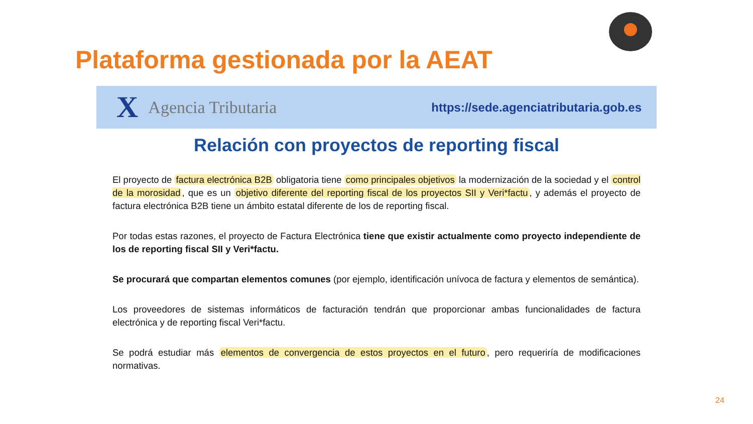Plataforma gestionada por la AEAT
X Agencia Tributaria
https://sede.agenciatributaria.gob.es
Relación con proyectos de reporting fiscal
El proyecto de factura electrónica B2B obligatoria tiene como principales objetivos la modernización de la sociedad y el control de la morosidad, que es un objetivo diferente del reporting fiscal de los proyectos SII y Veri*factu, y además el proyecto de factura electrónica B2B tiene un ámbito estatal diferente de los de reporting fiscal.
Por todas estas razones, el proyecto de Factura Electrónica tiene que existir actualmente como proyecto independiente de los de reporting fiscal SII y Veri*factu.
Se procurará que compartan elementos comunes (por ejemplo, identificación unívoca de factura y elementos de semántica).
Los proveedores de sistemas informáticos de facturación tendrán que proporcionar ambas funcionalidades de factura electrónica y de reporting fiscal Veri*factu.
Se podrá estudiar más elementos de convergencia de estos proyectos en el futuro, pero requeriría de modificaciones normativas.
24